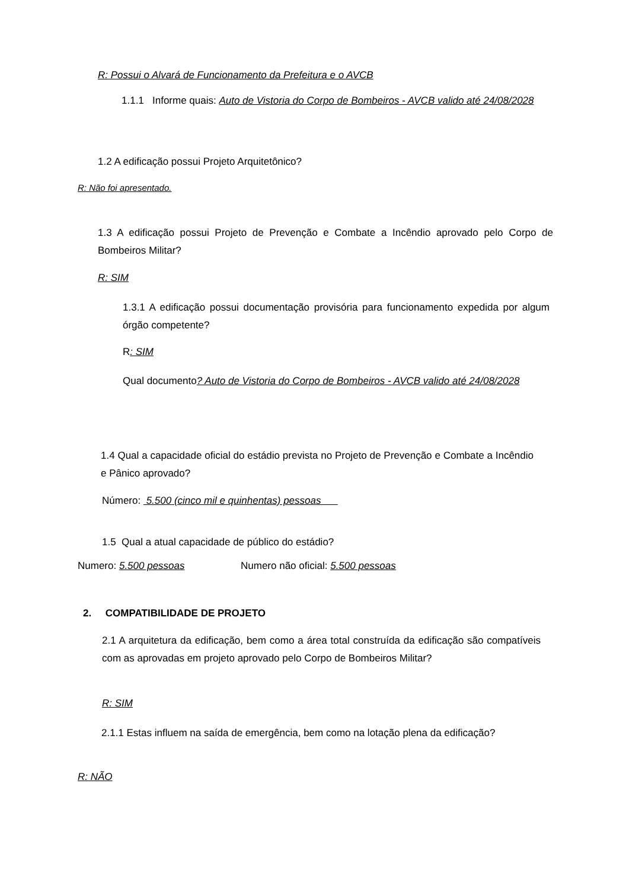R: Possui o Alvará de Funcionamento da Prefeitura e o AVCB
1.1.1 Informe quais: Auto de Vistoria do Corpo de Bombeiros - AVCB valido até 24/08/2028
1.2 A edificação possui Projeto Arquitetônico?
R: Não foi apresentado.
1.3 A edificação possui Projeto de Prevenção e Combate a Incêndio aprovado pelo Corpo de Bombeiros Militar?
R: SIM
1.3.1 A edificação possui documentação provisória para funcionamento expedida por algum órgão competente?
R: SIM
Qual documento? Auto de Vistoria do Corpo de Bombeiros - AVCB valido até 24/08/2028
1.4 Qual a capacidade oficial do estádio prevista no Projeto de Prevenção e Combate a Incêndio e Pânico aprovado?
Número: 5.500 (cinco mil e quinhentas) pessoas
1.5 Qual a atual capacidade de público do estádio?
Numero: 5.500 pessoas
Numero não oficial: 5.500 pessoas
2. COMPATIBILIDADE DE PROJETO
2.1 A arquitetura da edificação, bem como a área total construída da edificação são compatíveis com as aprovadas em projeto aprovado pelo Corpo de Bombeiros Militar?
R: SIM
2.1.1 Estas influem na saída de emergência, bem como na lotação plena da edificação?
R: NÃO